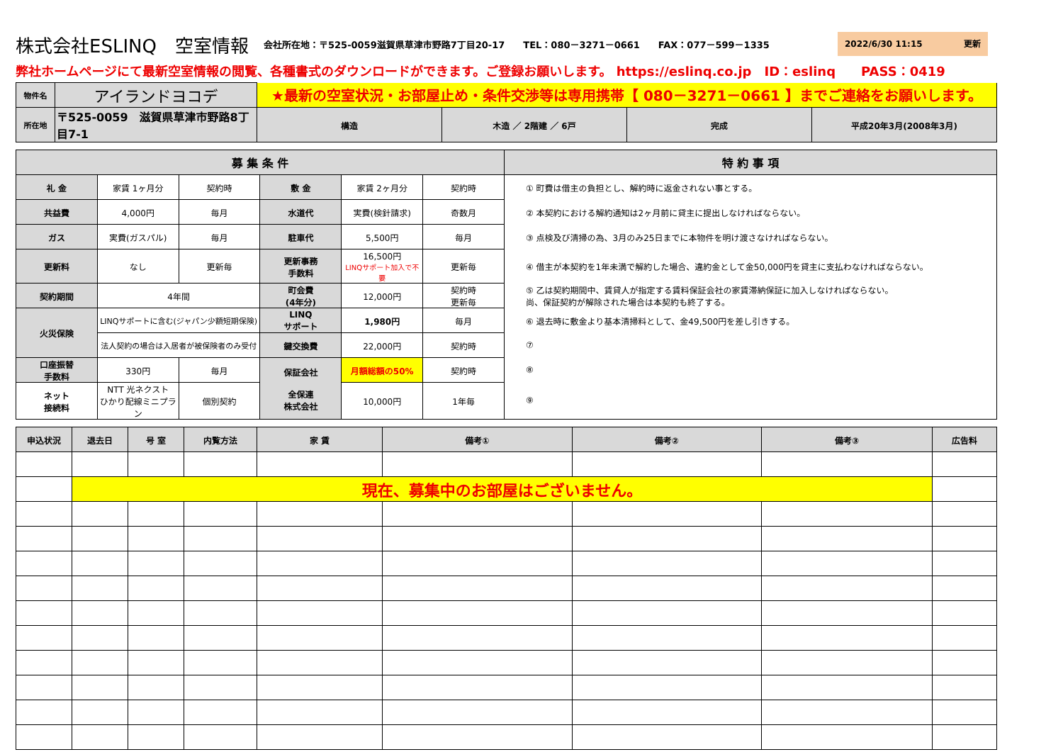株式会社ESLINQ　空室情報
会社所在地：〒525-0059滋賀県草津市野路7丁目20-17　　TEL：080－3271－0661　　FAX：077－599－1335
2022/6/30 11:15 更新
弊社ホームページにて最新空室情報の閲覧、各種書式のダウンロードができます。ご登録お願いします。 https://eslinq.co.jp　ID：eslinq　　PASS：0419
| 物件名 | アイランドヨコデ | ★最新の空室状況・お部屋止め・条件交渉等は専用携帯【 080－3271－0661 】までご連絡をお願いします。 | | | |
| 所在地 | 〒525-0059 滋賀県草津市野路8丁目7-1 | 構造 | 木造 ／ 2階建 ／ 6戸 | 完成 | 平成20年3月(2008年3月) |
| 募 集 条 件 | | | | | | 特 約 事 項 |
| --- | --- | --- | --- | --- | --- | --- |
| 礼 金 | 家賃 1ヶ月分 | 契約時 | 敷 金 | 家賃 2ヶ月分 | 契約時 | ① 町費は借主の負担とし、解約時に返金されない事とする。 |
| 共益費 | 4,000円 | 毎月 | 水道代 | 実費(検針請求) | 奇数月 | ② 本契約における解約通知は2ヶ月前に貸主に提出しなければならない。 |
| ガス | 実費(ガスパル) | 毎月 | 駐車代 | 5,500円 | 毎月 | ③ 点検及び清掃の為、3月のみ25日までに本物件を明け渡さなければならない。 |
| 更新料 | なし | 更新毎 | 更新事務 手数料 | 16,500円 LINQサポート加入で不要 | 更新毎 | ④ 借主が本契約を1年未満で解約した場合、違約金として金50,000円を貸主に支払わなければならない。 |
| 契約期間 | 4年間 | | 町会費 (4年分) | 12,000円 | 契約時 更新毎 | ⑤ 乙は契約期間中、賃貸人が指定する賃料保証会社の家賃滞納保証に加入しなければならない。 尚、保証契約が解除された場合は本契約も終了する。 |
| 火災保険 | LINQサポートに含む(ジャパン少額短期保険) | | LINQ サポート | 1,980円 | 毎月 | ⑥ 退去時に敷金より基本清掃料として、金49,500円を差し引きする。 |
| | 法人契約の場合は入居者が被保険者のみ受付 | | 鍵交換費 | 22,000円 | 契約時 | ⑦ |
| 口座振替 手数料 | 330円 | 毎月 | 保証会社 全保連 株式会社 | 月額総額の50% | 契約時 | ⑧ |
| ネット 接続料 | NTT 光ネクスト ひかり配線ミニプラン | 個別契約 | | 10,000円 | 1年毎 | ⑨ |
| 申込状況 | 退去日 | 号 室 | 内覧方法 | 家 賃 | 備考① | 備考② | 備考③ | 広告料 |
| --- | --- | --- | --- | --- | --- | --- | --- | --- |
| | 現在、募集中のお部屋はございません。 | | | | | | | |